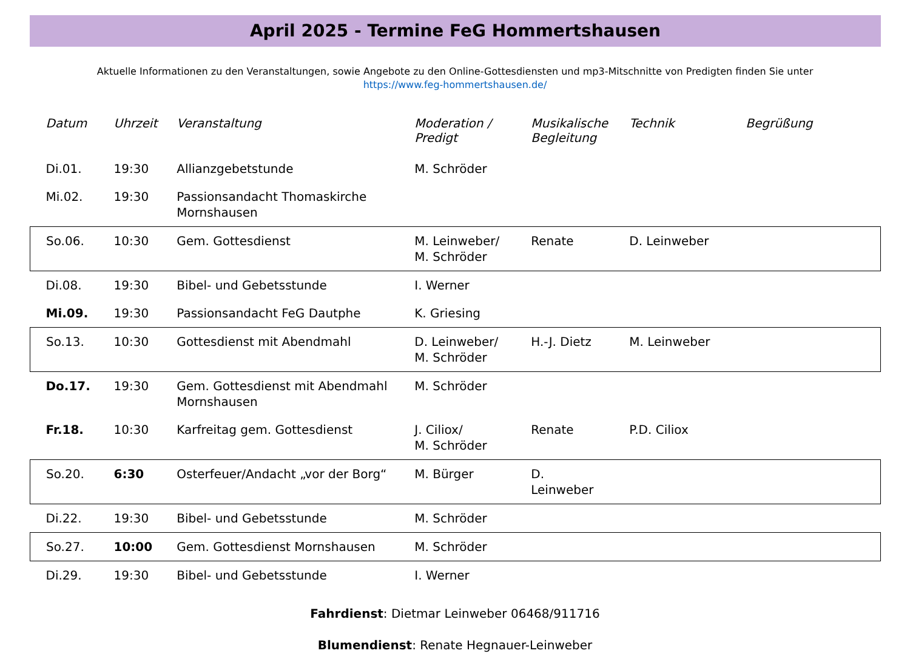April 2025 - Termine FeG Hommertshausen
Aktuelle Informationen zu den Veranstaltungen, sowie Angebote zu den Online-Gottesdiensten und mp3-Mitschnitte von Predigten finden Sie unter
https://www.feg-hommertshausen.de/
| Datum | Uhrzeit | Veranstaltung | Moderation / Predigt | Musikalische Begleitung | Technik | Begrüßung |
| --- | --- | --- | --- | --- | --- | --- |
| Di.01. | 19:30 | Allianzgebetstunde | M. Schröder | | | |
| Mi.02. | 19:30 | Passionsandacht Thomaskirche Mornshausen | | | | |
| So.06. | 10:30 | Gem. Gottesdienst | M. Leinweber/ M. Schröder | Renate | D. Leinweber | |
| Di.08. | 19:30 | Bibel- und Gebetsstunde | I. Werner | | | |
| Mi.09. | 19:30 | Passionsandacht FeG Dautphe | K. Griesing | | | |
| So.13. | 10:30 | Gottesdienst mit Abendmahl | D. Leinweber/ M. Schröder | H.-J. Dietz | M. Leinweber | |
| Do.17. | 19:30 | Gem. Gottesdienst mit Abendmahl Mornshausen | M. Schröder | | | |
| Fr.18. | 10:30 | Karfreitag gem. Gottesdienst | J. Ciliox/ M. Schröder | Renate | P.D. Ciliox | |
| So.20. | 6:30 | Osterfeuer/Andacht „vor der Borg“ | M. Bürger | D. Leinweber | | |
| Di.22. | 19:30 | Bibel- und Gebetsstunde | M. Schröder | | | |
| So.27. | 10:00 | Gem. Gottesdienst Mornshausen | M. Schröder | | | |
| Di.29. | 19:30 | Bibel- und Gebetsstunde | I. Werner | | | |
Fahrdienst: Dietmar Leinweber 06468/911716
Blumendienst: Renate Hegnauer-Leinweber